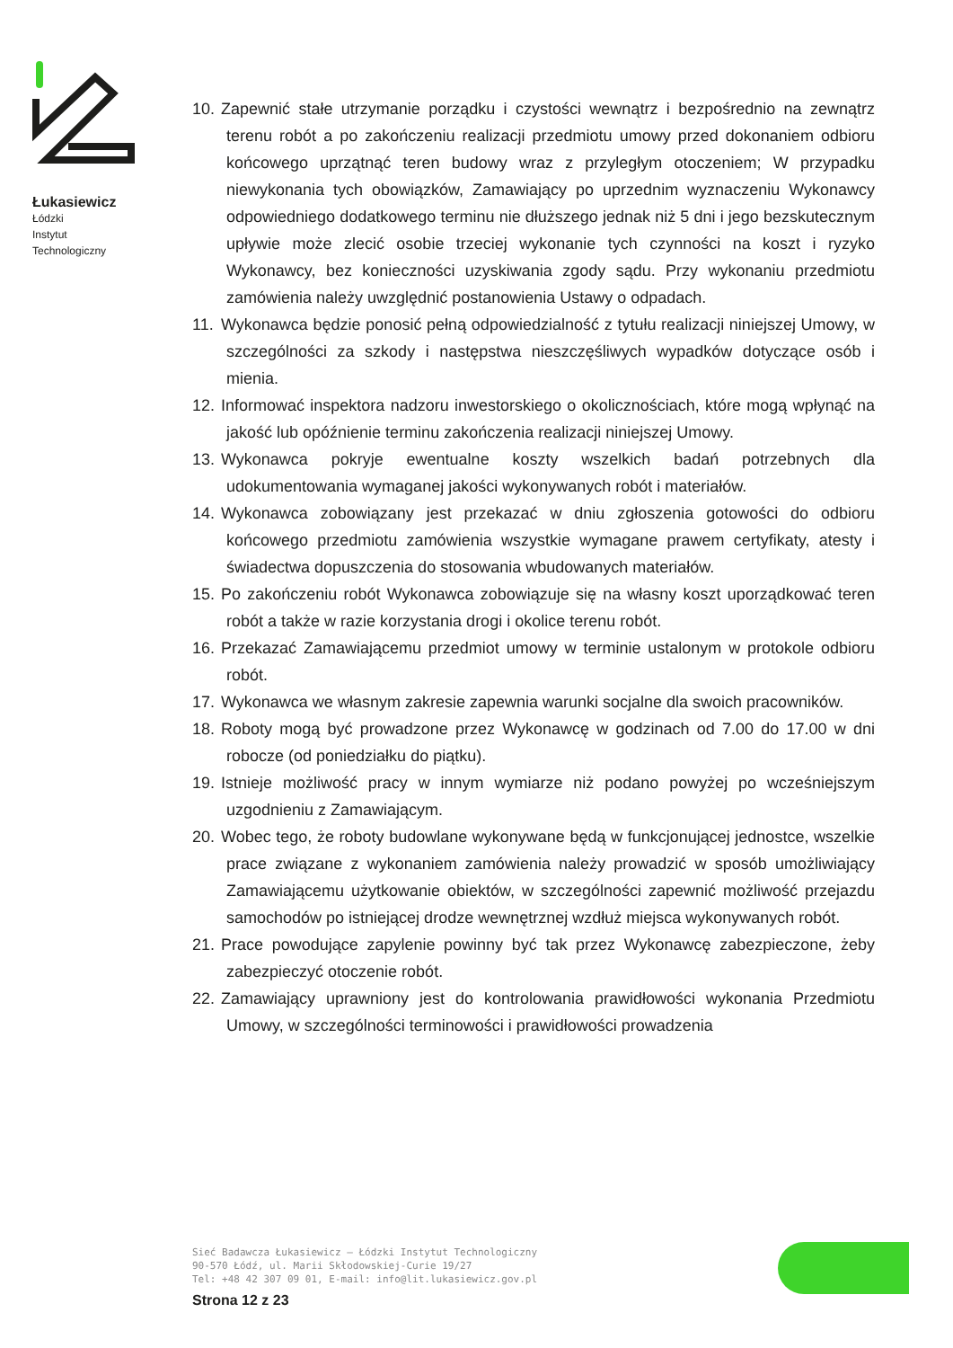Łukasiewicz
Łódzki
Instytut
Technologiczny
10. Zapewnić stałe utrzymanie porządku i czystości wewnątrz i bezpośrednio na zewnątrz terenu robót a po zakończeniu realizacji przedmiotu umowy przed dokonaniem odbioru końcowego uprzątnąć teren budowy wraz z przyległym otoczeniem; W przypadku niewykonania tych obowiązków, Zamawiający po uprzednim wyznaczeniu Wykonawcy odpowiedniego dodatkowego terminu nie dłuższego jednak niż 5 dni i jego bezskutecznym upływie może zlecić osobie trzeciej wykonanie tych czynności na koszt i ryzyko Wykonawcy, bez konieczności uzyskiwania zgody sądu. Przy wykonaniu przedmiotu zamówienia należy uwzględnić postanowienia Ustawy o odpadach.
11. Wykonawca będzie ponosić pełną odpowiedzialność z tytułu realizacji niniejszej Umowy, w szczególności za szkody i następstwa nieszczęśliwych wypadków dotyczące osób i mienia.
12. Informować inspektora nadzoru inwestorskiego o okolicznościach, które mogą wpłynąć na jakość lub opóźnienie terminu zakończenia realizacji niniejszej Umowy.
13. Wykonawca pokryje ewentualne koszty wszelkich badań potrzebnych dla udokumentowania wymaganej jakości wykonywanych robót i materiałów.
14. Wykonawca zobowiązany jest przekazać w dniu zgłoszenia gotowości do odbioru końcowego przedmiotu zamówienia wszystkie wymagane prawem certyfikaty, atesty i świadectwa dopuszczenia do stosowania wbudowanych materiałów.
15. Po zakończeniu robót Wykonawca zobowiązuje się na własny koszt uporządkować teren robót a także w razie korzystania drogi i okolice terenu robót.
16. Przekazać Zamawiającemu przedmiot umowy w terminie ustalonym w protokole odbioru robót.
17. Wykonawca we własnym zakresie zapewnia warunki socjalne dla swoich pracowników.
18. Roboty mogą być prowadzone przez Wykonawcę w godzinach od 7.00 do 17.00 w dni robocze (od poniedziałku do piątku).
19. Istnieje możliwość pracy w innym wymiarze niż podano powyżej po wcześniejszym uzgodnieniu z Zamawiającym.
20. Wobec tego, że roboty budowlane wykonywane będą w funkcjonującej jednostce, wszelkie prace związane z wykonaniem zamówienia należy prowadzić w sposób umożliwiający Zamawiającemu użytkowanie obiektów, w szczególności zapewnić możliwość przejazdu samochodów po istniejącej drodze wewnętrznej wzdłuż miejsca wykonywanych robót.
21. Prace powodujące zapylenie powinny być tak przez Wykonawcę zabezpieczone, żeby zabezpieczyć otoczenie robót.
22. Zamawiający uprawniony jest do kontrolowania prawidłowości wykonania Przedmiotu Umowy, w szczególności terminowości i prawidłowości prowadzenia
Sieć Badawcza Łukasiewicz – Łódzki Instytut Technologiczny
90-570 Łódź, ul. Marii Skłodowskiej-Curie 19/27
Tel: +48 42 307 09 01, E-mail: info@lit.lukasiewicz.gov.pl
Strona 12 z 23